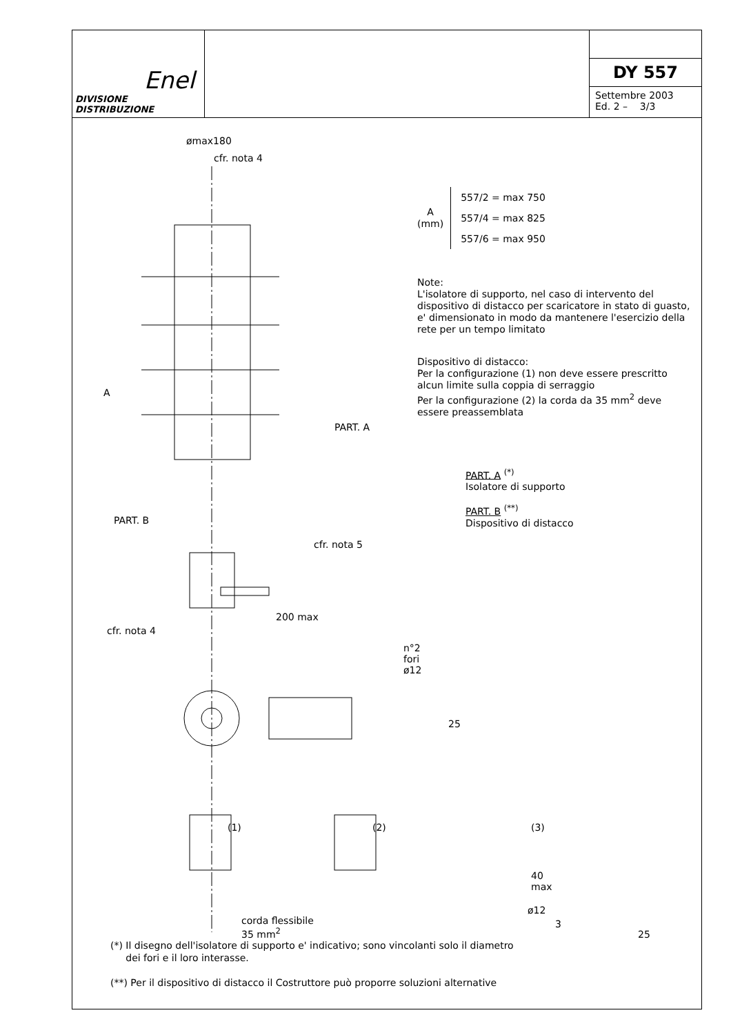Enel
DIVISIONE DISTRIBUZIONE
DY 557
Settembre 2003
Ed. 2 – 3/3
ømax180
cfr. nota 4
A
PART. A
PART. B
cfr. nota 5
cfr. nota 4
200 max
n°2 fori ø12
25
(1) (2) (3)
40 max
ø12
3
25
corda flessibile
35 mm<sup>2</sup>
A
(mm)
557/2 = max 750
557/4 = max 825
557/6 = max 950
Note:
L'isolatore di supporto, nel caso di intervento del dispositivo di distacco per scaricatore in stato di guasto, e' dimensionato in modo da mantenere l'esercizio della rete per un tempo limitato
Dispositivo di distacco:
Per la configurazione (1) non deve essere prescritto alcun limite sulla coppia di serraggio
Per la configurazione (2) la corda da 35 mm<sup>2</sup> deve essere preassemblata
PART. A <sup>(*)</sup>
Isolatore di supporto
PART. B <sup>(**)</sup>
Dispositivo di distacco
(*) Il disegno dell'isolatore di supporto e' indicativo; sono vincolanti solo il diametro
dei fori e il loro interasse.
(**) Per il dispositivo di distacco il Costruttore può proporre soluzioni alternative